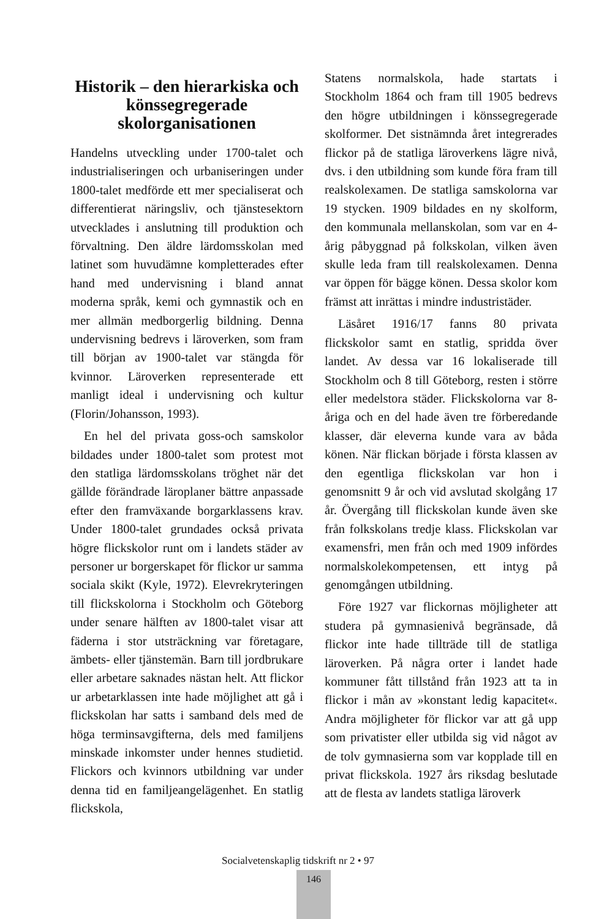Historik – den hierarkiska och könssegregerade skolorganisationen
Handelns utveckling under 1700-talet och industrialiseringen och urbaniseringen under 1800-talet medförde ett mer specialiserat och differentierat näringsliv, och tjänstesektorn utvecklades i anslutning till produktion och förvaltning. Den äldre lärdomsskolan med latinet som huvudämne kompletterades efter hand med undervisning i bland annat moderna språk, kemi och gymnastik och en mer allmän medborgerlig bildning. Denna undervisning bedrevs i läroverken, som fram till början av 1900-talet var stängda för kvinnor. Läroverken representerade ett manligt ideal i undervisning och kultur (Florin/Johansson, 1993).
En hel del privata goss-och samskolor bildades under 1800-talet som protest mot den statliga lärdomsskolans tröghet när det gällde förändrade läroplaner bättre anpassade efter den framväxande borgarklassens krav. Under 1800-talet grundades också privata högre flickskolor runt om i landets städer av personer ur borgerskapet för flickor ur samma sociala skikt (Kyle, 1972). Elevrekryteringen till flickskolorna i Stockholm och Göteborg under senare hälften av 1800-talet visar att fäderna i stor utsträckning var företagare, ämbets- eller tjänstemän. Barn till jordbrukare eller arbetare saknades nästan helt. Att flickor ur arbetarklassen inte hade möjlighet att gå i flickskolan har satts i samband dels med de höga terminsavgifterna, dels med familjens minskade inkomster under hennes studietid. Flickors och kvinnors utbildning var under denna tid en familjeangelägenhet. En statlig flickskola,
Statens normalskola, hade startats i Stockholm 1864 och fram till 1905 bedrevs den högre utbildningen i könssegregerade skolformer. Det sistnämnda året integrerades flickor på de statliga läroverkens lägre nivå, dvs. i den utbildning som kunde föra fram till realskolexamen. De statliga samskolorna var 19 stycken. 1909 bildades en ny skolform, den kommunala mellanskolan, som var en 4-årig påbyggnad på folkskolan, vilken även skulle leda fram till realskolexamen. Denna var öppen för bägge könen. Dessa skolor kom främst att inrättas i mindre industristäder.
Läsåret 1916/17 fanns 80 privata flickskolor samt en statlig, spridda över landet. Av dessa var 16 lokaliserade till Stockholm och 8 till Göteborg, resten i större eller medelstora städer. Flickskolorna var 8-åriga och en del hade även tre förberedande klasser, där eleverna kunde vara av båda könen. När flickan började i första klassen av den egentliga flickskolan var hon i genomsnitt 9 år och vid avslutad skolgång 17 år. Övergång till flickskolan kunde även ske från folkskolans tredje klass. Flickskolan var examensfri, men från och med 1909 infördes normalskolekompetensen, ett intyg på genomgången utbildning.
Före 1927 var flickornas möjligheter att studera på gymnasienivå begränsade, då flickor inte hade tillträde till de statliga läroverken. På några orter i landet hade kommuner fått tillstånd från 1923 att ta in flickor i mån av »konstant ledig kapacitet«. Andra möjligheter för flickor var att gå upp som privatister eller utbilda sig vid något av de tolv gymnasierna som var kopplade till en privat flickskola. 1927 års riksdag beslutade att de flesta av landets statliga läroverk
Socialvetenskaplig tidskrift nr 2 • 97
146